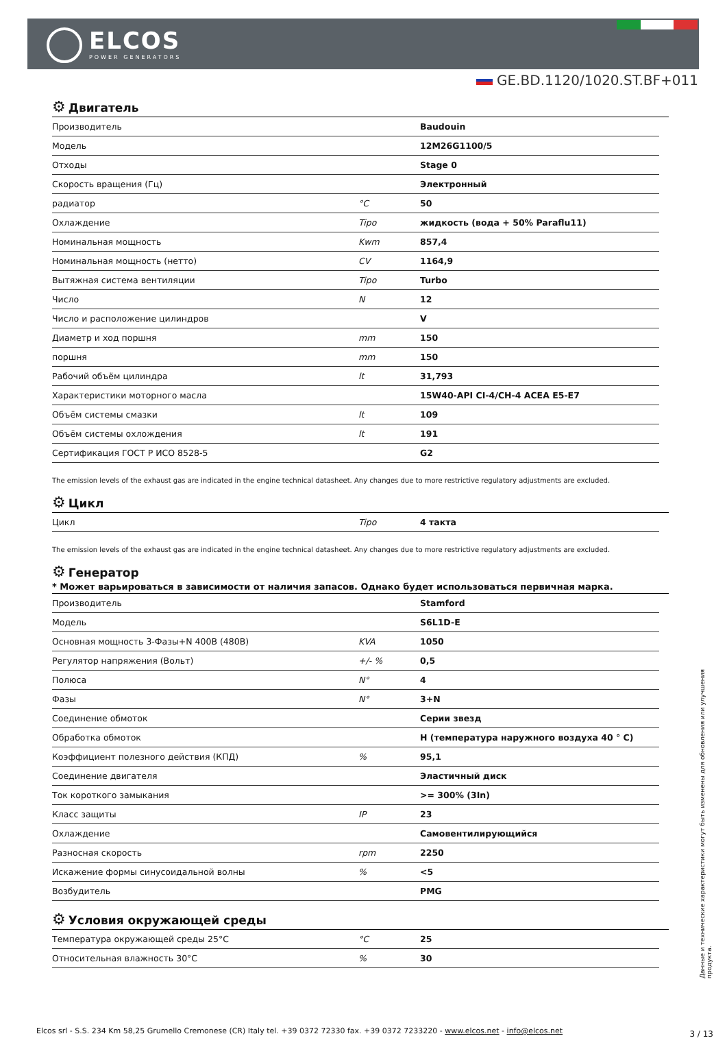ELCOS
POWER GENERATORS
GE.BD.1120/1020.ST.BF+011
⚙ Двигатель
| Производитель | | Baudouin |
| Модель | | 12M26G1100/5 |
| Отходы | | Stage 0 |
| Скорость вращения (Гц) | | Электронный |
| радиатор | °C | 50 |
| Охлаждение | Tipo | жидкость (вода + 50% Paraflu11) |
| Номинальная мощность | Kwm | 857,4 |
| Номинальная мощность (нетто) | CV | 1164,9 |
| Вытяжная система вентиляции | Tipo | Turbo |
| Число | N | 12 |
| Число и расположение цилиндров | | V |
| Диаметр и ход поршня | mm | 150 |
| поршня | mm | 150 |
| Рабочий объём цилиндра | lt | 31,793 |
| Характеристики моторного масла | | 15W40-API CI-4/CH-4 ACEA E5-E7 |
| Объём системы смазки | lt | 109 |
| Объём системы охлождения | lt | 191 |
| Сертификация ГОСТ Р ИСО 8528-5 | | G2 |
The emission levels of the exhaust gas are indicated in the engine technical datasheet. Any changes due to more restrictive regulatory adjustments are excluded.
⚙ Цикл
| Цикл | Tipo | 4 такта |
The emission levels of the exhaust gas are indicated in the engine technical datasheet. Any changes due to more restrictive regulatory adjustments are excluded.
⚙ Генератор
* Может варьироваться в зависимости от наличия запасов. Однако будет использоваться первичная марка.
| Производитель | | Stamford |
| Модель | | S6L1D-E |
| Основная мощность 3-Фазы+N 400В (480В) | KVA | 1050 |
| Регулятор напряжения (Вольт) | +/- % | 0,5 |
| Полюса | N° | 4 |
| Фазы | N° | 3+N |
| Соединение обмоток | | Серии звезд |
| Обработка обмоток | | H (температура наружного воздуха 40 ° C) |
| Коэффициент полезного действия (КПД) | % | 95,1 |
| Соединение двигателя | | Эластичный диск |
| Ток короткого замыкания | | >= 300% (3In) |
| Класс защиты | IP | 23 |
| Охлаждение | | Самовентилирующийся |
| Разносная скорость | rpm | 2250 |
| Искажение формы синусоидальной волны | % | <5 |
| Возбудитель | | PMG |
⚙ Условия окружающей среды
| Температура окружающей среды 25°C | °C | 25 |
| Относительная влажность 30°C | % | 30 |
Данные и технические характеристики могут быть изменены для обновления или улучшения продукта.
Elcos srl - S.S. 234 Km 58,25 Grumello Cremonese (CR) Italy tel. +39 0372 72330 fax. +39 0372 7233220 - www.elcos.net - info@elcos.net
3 / 13